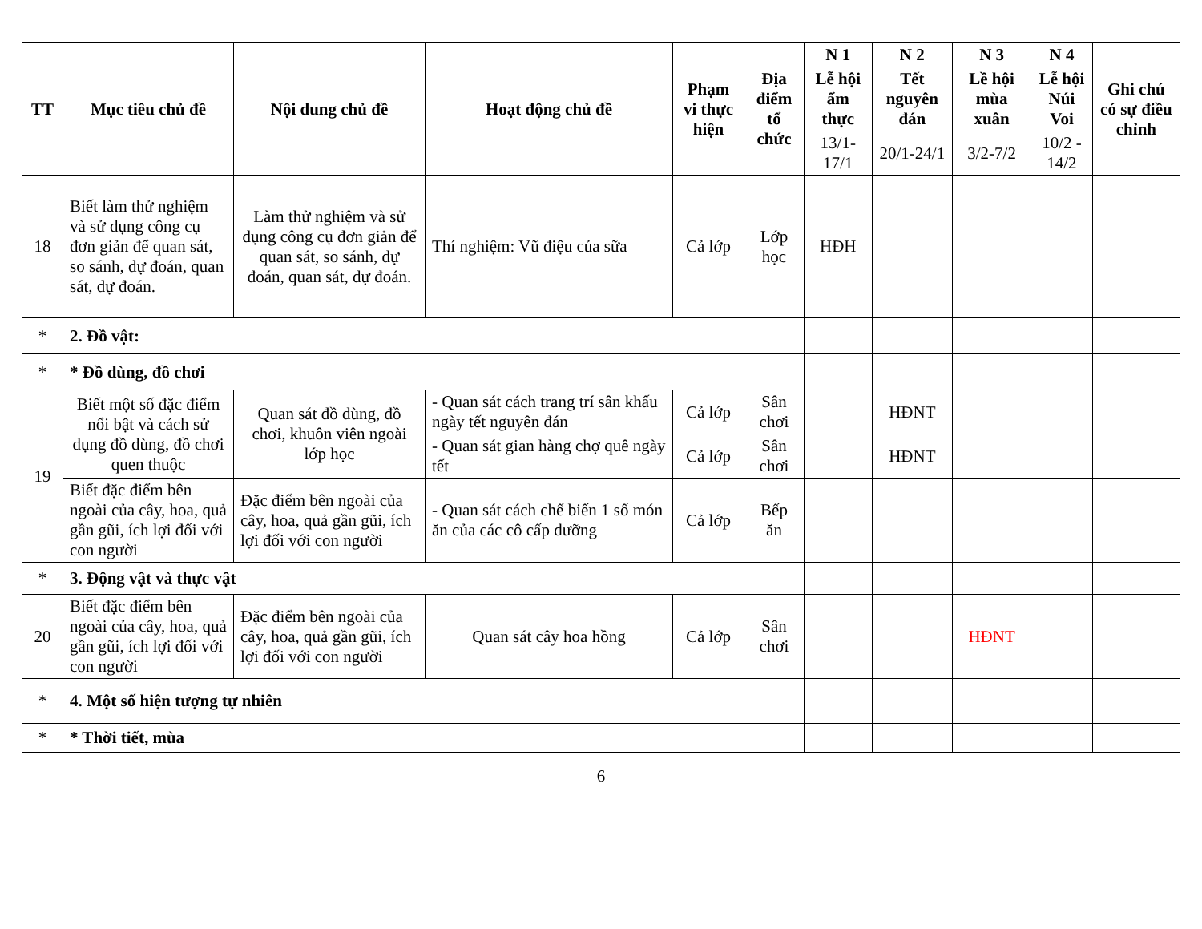| TT | Mục tiêu chủ đề | Nội dung chủ đề | Hoạt động chủ đề | Phạm vi thực hiện | Địa điểm tổ chức | N 1 | N 2 | N 3 | N 4 | Ghi chú có sự điều chỉnh |
| --- | --- | --- | --- | --- | --- | --- | --- | --- | --- | --- |
| | | | | | | Lễ hội ẩm thực | Tết nguyên đán | Lề hội mùa xuân | Lễ hội Núi Voi | |
| | | | | | | 13/1-17/1 | 20/1-24/1 | 3/2-7/2 | 10/2 - 14/2 | |
| 18 | Biết làm thử nghiệm và sử dụng công cụ đơn giản để quan sát, so sánh, dự đoán, quan sát, dự đoán. | Làm thử nghiệm và sử dụng công cụ đơn giản để quan sát, so sánh, dự đoán, quan sát, dự đoán. | Thí nghiệm: Vũ điệu của sữa | Cả lớp | Lớp học | HĐH | | | | |
| * | 2. Đồ vật: | | | | | | | | | |
| * | * Đồ dùng, đồ chơi | | | | | | | | | |
| 19 | Biết một số đặc điểm nổi bật và cách sử dụng đồ dùng, đồ chơi quen thuộc | Quan sát đồ dùng, đồ chơi, khuôn viên ngoài lớp học | - Quan sát cách trang trí sân khấu ngày tết nguyên đán | Cả lớp | Sân chơi | | HĐNT | | | |
| | | | - Quan sát gian hàng chợ quê ngày tết | Cả lớp | Sân chơi | | HĐNT | | | |
| | Biết đặc điểm bên ngoài của cây, hoa, quả gần gũi, ích lợi đối với con người | Đặc điểm bên ngoài của cây, hoa, quả gần gũi, ích lợi đối với con người | - Quan sát cách chế biến 1 số món ăn của các cô cấp dưỡng | Cả lớp | Bếp ăn | | | | | |
| * | 3. Động vật và thực vật | | | | | | | | | |
| 20 | Biết đặc điểm bên ngoài của cây, hoa, quả gần gũi, ích lợi đối với con người | Đặc điểm bên ngoài của cây, hoa, quả gần gũi, ích lợi đối với con người | Quan sát cây hoa hồng | Cả lớp | Sân chơi | | | HĐNT | | |
| * | 4. Một số hiện tượng tự nhiên | | | | | | | | | |
| * | * Thời tiết, mùa | | | | | | | | | |
6